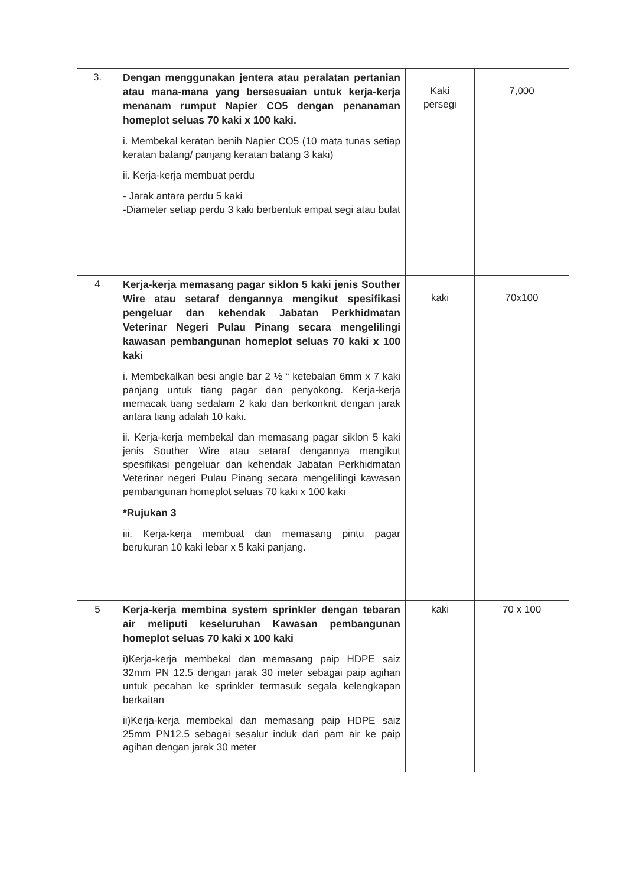| 3. | Dengan menggunakan jentera atau peralatan pertanian atau mana-mana yang bersesuaian untuk kerja-kerja menanam rumput Napier CO5 dengan penanaman homeplot seluas 70 kaki x 100 kaki. i. Membekal keratan benih Napier CO5 (10 mata tunas setiap keratan batang/ panjang keratan batang 3 kaki) ii. Kerja-kerja membuat perdu - Jarak antara perdu 5 kaki -Diameter setiap perdu 3 kaki berbentuk empat segi atau bulat | Kaki persegi | 7,000 |
| 4 | Kerja-kerja memasang pagar siklon 5 kaki jenis Souther Wire atau setaraf dengannya mengikut spesifikasi pengeluar dan kehendak Jabatan Perkhidmatan Veterinar Negeri Pulau Pinang secara mengelilingi kawasan pembangunan homeplot seluas 70 kaki x 100 kaki i. Membekalkan besi angle bar 2 ½ “ ketebalan 6mm x 7 kaki panjang untuk tiang pagar dan penyokong. Kerja-kerja memacak tiang sedalam 2 kaki dan berkonkrit dengan jarak antara tiang adalah 10 kaki. ii. Kerja-kerja membekal dan memasang pagar siklon 5 kaki jenis Souther Wire atau setaraf dengannya mengikut spesifikasi pengeluar dan kehendak Jabatan Perkhidmatan Veterinar negeri Pulau Pinang secara mengelilingi kawasan pembangunan homeplot seluas 70 kaki x 100 kaki *Rujukan 3 iii. Kerja-kerja membuat dan memasang pintu pagar berukuran 10 kaki lebar x 5 kaki panjang. | kaki | 70x100 |
| 5 | Kerja-kerja membina system sprinkler dengan tebaran air meliputi keseluruhan Kawasan pembangunan homeplot seluas 70 kaki x 100 kaki i)Kerja-kerja membekal dan memasang paip HDPE saiz 32mm PN 12.5 dengan jarak 30 meter sebagai paip agihan untuk pecahan ke sprinkler termasuk segala kelengkapan berkaitan ii)Kerja-kerja membekal dan memasang paip HDPE saiz 25mm PN12.5 sebagai sesalur induk dari pam air ke paip agihan dengan jarak 30 meter | kaki | 70 x 100 |